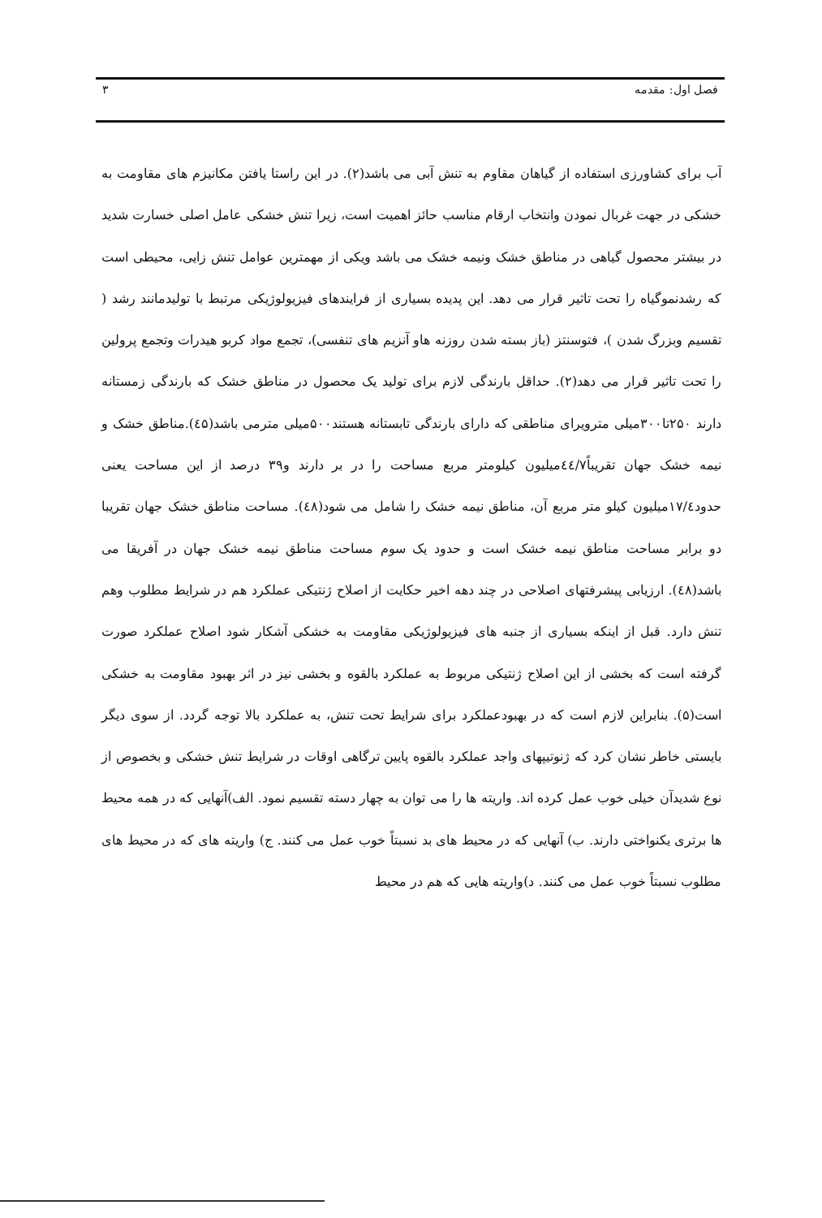فصل اول: مقدمه ۳
آب برای کشاورزی استفاده از گیاهان مقاوم به تنش آبی می باشد(۲). در این راستا یافتن مکانیزم های مقاومت به خشکی در جهت غربال نمودن وانتخاب ارقام مناسب حائز اهمیت است، زیرا تنش خشکی عامل اصلی خسارت شدید در بیشتر محصول گیاهی در مناطق خشک ونیمه خشک می باشد ویکی از مهمترین عوامل تنش زایی، محیطی است که رشدنموگیاه را تحت تاثیر قرار می دهد. این پدیده بسیاری از فرایندهای فیزیولوژیکی مرتبط با تولیدمانند رشد ( تقسیم وبزرگ شدن )، فتوسنتز (باز بسته شدن روزنه هاو آنزیم های تنفسی)، تجمع مواد کربو هیدرات وتجمع پرولین را تحت تاثیر قرار می دهد(۲). حداقل بارندگی لازم برای تولید یک محصول در مناطق خشک که بارندگی زمستانه دارند ۲۵۰تا۳۰۰میلی مترویرای مناطقی که دارای بارندگی تابستانه هستند۵۰۰میلی مترمی باشد(٤۵).مناطق خشک و نیمه خشک جهان تقریباً٤٤/۷میلیون کیلومتر مربع مساحت را در بر دارند و۳۹ درصد از این مساحت یعنی حدود۱۷/٤میلیون کیلو متر مربع آن، مناطق نیمه خشک را شامل می شود(٤۸). مساحت مناطق خشک جهان تقریبا دو برابر مساحت مناطق نیمه خشک است و حدود یک سوم مساحت مناطق نیمه خشک جهان در آفریقا می باشد(٤۸). ارزیابی پیشرفتهای اصلاحی در چند دهه اخیر حکایت از اصلاح ژنتیکی عملکرد هم در شرایط مطلوب وهم تنش دارد. قبل از اینکه بسیاری از جنبه های فیزیولوژیکی مقاومت به خشکی آشکار شود اصلاح عملکرد صورت گرفته است که بخشی از این اصلاح ژنتیکی مربوط به عملکرد بالقوه و بخشی نیز در اثر بهبود مقاومت به خشکی است(۵). بنابراین لازم است که در بهبودعملکرد برای شرایط تحت تنش، به عملکرد بالا توجه گردد. از سوی دیگر بایستی خاطر نشان کرد که ژنوتیپهای واجد عملکرد بالقوه پایین ترگاهی اوقات در شرایط تنش خشکی و بخصوص از نوع شدیدآن خیلی خوب عمل کرده اند. واریته ها را می توان به چهار دسته تقسیم نمود. الف)آنهایی که در همه محیط ها برتری یکنواختی دارند. ب) آنهایی که در محیط های بد نسبتاً خوب عمل می کنند. ج) واریته های که در محیط های مطلوب نسبتاً خوب عمل می کنند. د)واریته هایی که هم در محیط